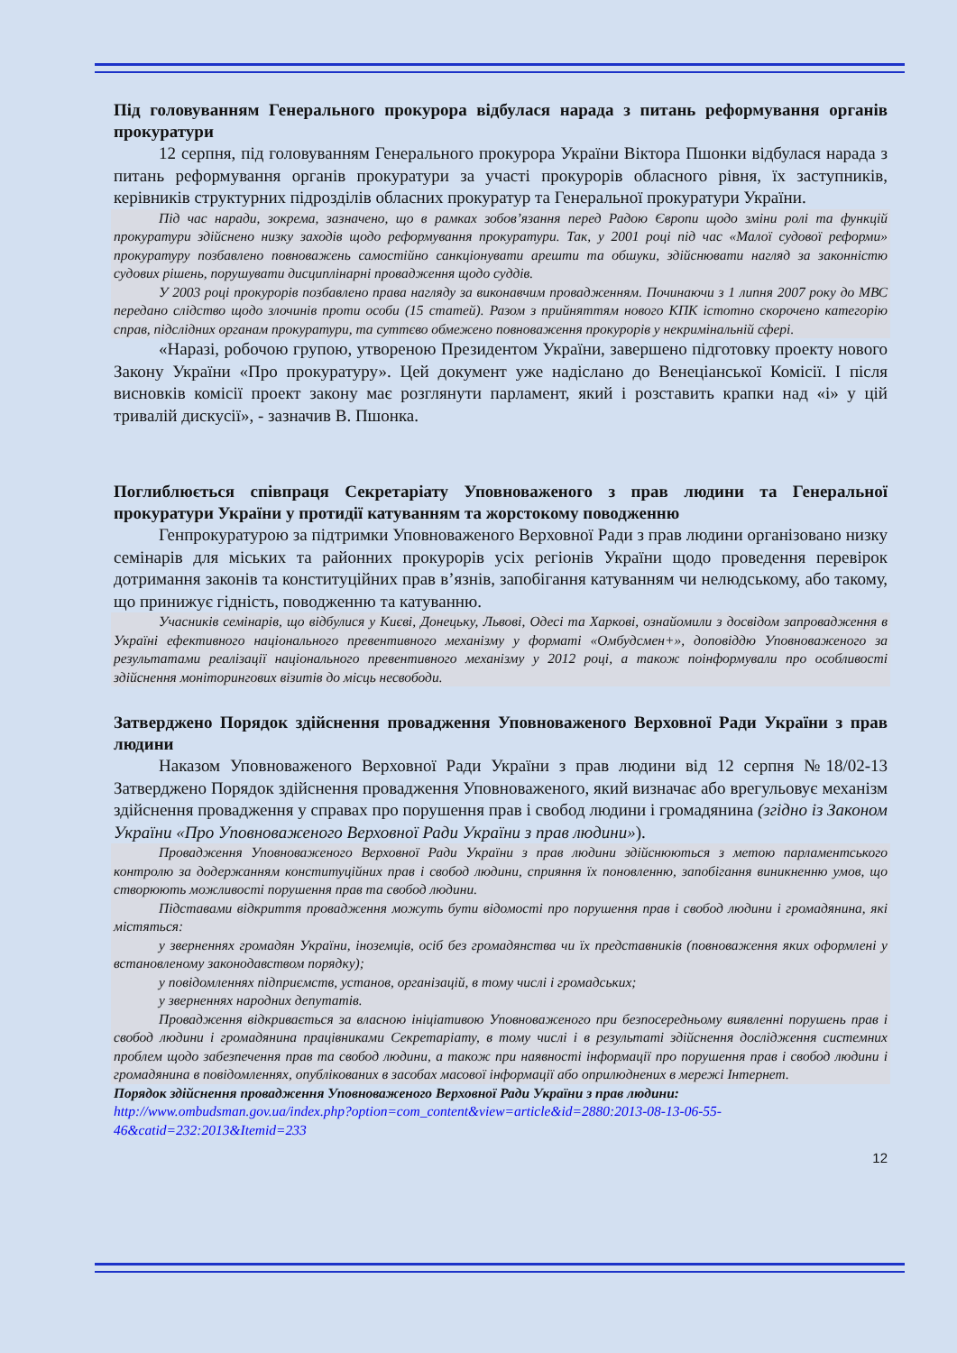Під головуванням Генерального прокурора відбулася нарада з питань реформування органів прокуратури
12 серпня, під головуванням Генерального прокурора України Віктора Пшонки відбулася нарада з питань реформування органів прокуратури за участі прокурорів обласного рівня, їх заступників, керівників структурних підрозділів обласних прокуратур та Генеральної прокуратури України.
Під час наради, зокрема, зазначено, що в рамках зобов’язання перед Радою Європи щодо зміни ролі та функцій прокуратури здійснено низку заходів щодо реформування прокуратури. Так, у 2001 році під час «Малої судової реформи» прокуратуру позбавлено повноважень самостійно санкціонувати арешти та обшуки, здійснювати нагляд за законністю судових рішень, порушувати дисциплінарні провадження щодо суддів.
У 2003 році прокурорів позбавлено права нагляду за виконавчим провадженням. Починаючи з 1 липня 2007 року до МВС передано слідство щодо злочинів проти особи (15 статей). Разом з прийняттям нового КПК істотно скорочено категорію справ, підслідних органам прокуратури, та суттєво обмежено повноваження прокурорів у некримінальній сфері.
«Наразі, робочою групою, утвореною Президентом України, завершено підготовку проекту нового Закону України «Про прокуратуру». Цей документ уже надіслано до Венеціанської Комісії. І після висновків комісії проект закону має розглянути парламент, який і розставить крапки над «і» у цій тривалій дискусії», - зазначив В. Пшонка.
Поглиблюється співпраця Секретаріату Уповноваженого з прав людини та Генеральної прокуратури України у протидії катуванням та жорстокому поводженню
Генпрокуратурою за підтримки Уповноваженого Верховної Ради з прав людини організовано низку семінарів для міських та районних прокурорів усіх регіонів України щодо проведення перевірок дотримання законів та конституційних прав в’язнів, запобігання катуванням чи нелюдському, або такому, що принижує гідність, поводженню та катуванню.
Учасників семінарів, що відбулися у Києві, Донецьку, Львові, Одесі та Харкові, ознайомили з досвідом запровадження в Україні ефективного національного превентивного механізму у форматі «Омбудсмен+», доповіддю Уповноваженого за результатами реалізації національного превентивного механізму у 2012 році, а також поінформували про особливості здійснення моніторингових візитів до місць несвободи.
Затверджено Порядок здійснення провадження Уповноваженого Верховної Ради України з прав людини
Наказом Уповноваженого Верховної Ради України з прав людини від 12 серпня №18/02-13 Затверджено Порядок здійснення провадження Уповноваженого, який визначає або врегульовує механізм здійснення провадження у справах про порушення прав і свобод людини і громадянина (згідно із Законом України «Про Уповноваженого Верховної Ради України з прав людини»).
Провадження Уповноваженого Верховної Ради України з прав людини здійснюються з метою парламентського контролю за додержанням конституційних прав і свобод людини, сприяння їх поновленню, запобігання виникненню умов, що створюють можливості порушення прав та свобод людини.
Підставами відкриття провадження можуть бути відомості про порушення прав і свобод людини і громадянина, які містяться:
у зверненнях громадян України, іноземців, осіб без громадянства чи їх представників (повноваження яких оформлені у встановленому законодавством порядку);
у повідомленнях підприємств, установ, організацій, в тому числі і громадських;
у зверненнях народних депутатів.
Провадження відкривається за власною ініціативою Уповноваженого при безпосередньому виявленні порушень прав і свобод людини і громадянина працівниками Секретаріату, в тому числі і в результаті здійснення дослідження системних проблем щодо забезпечення прав та свобод людини, а також при наявності інформації про порушення прав і свобод людини і громадянина в повідомленнях, опублікованих в засобах масової інформації або оприлюднених в мережі Інтернет.
Порядок здійснення провадження Уповноваженого Верховної Ради України з прав людини:
http://www.ombudsman.gov.ua/index.php?option=com_content&view=article&id=2880:2013-08-13-06-55-46&catid=232:2013&Itemid=233
12